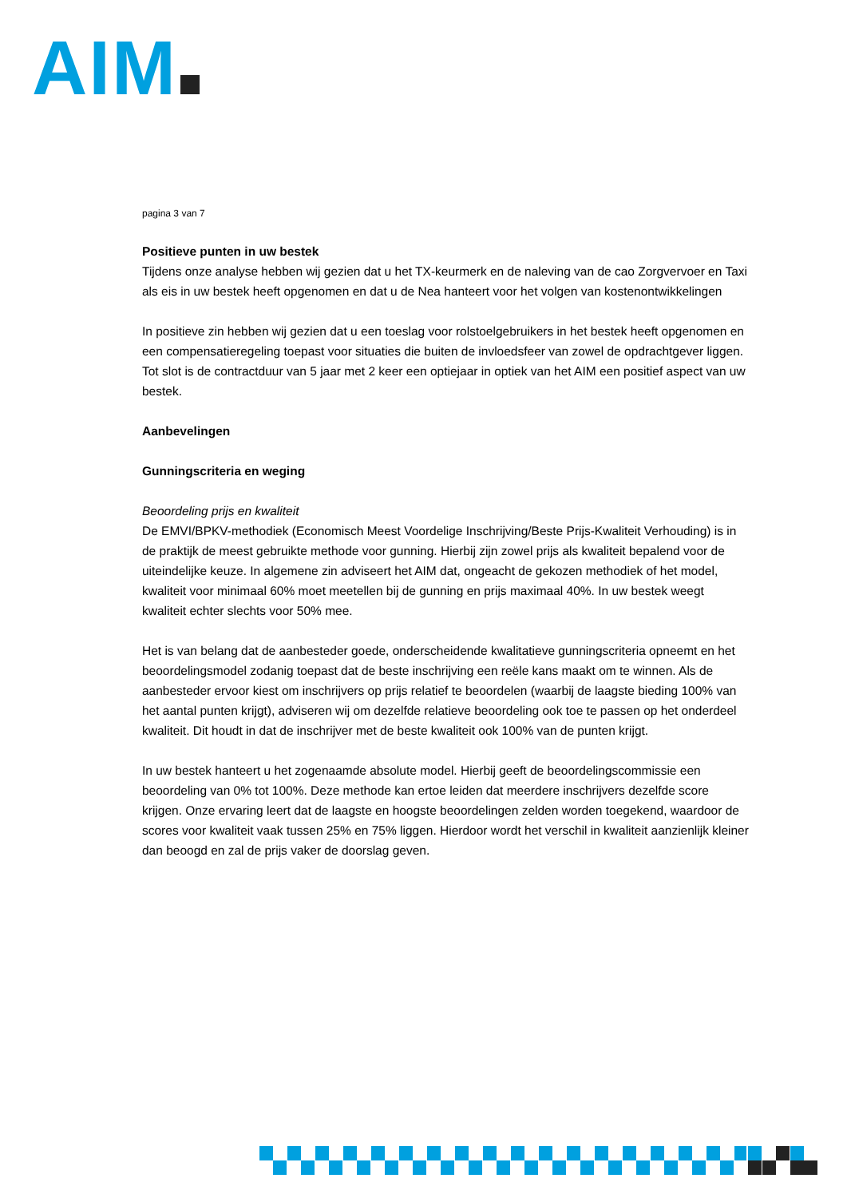AIM
pagina 3 van 7
Positieve punten in uw bestek
Tijdens onze analyse hebben wij gezien dat u het TX-keurmerk en de naleving van de cao Zorgvervoer en Taxi als eis in uw bestek heeft opgenomen en dat u de Nea hanteert voor het volgen van kostenontwikkelingen
In positieve zin hebben wij gezien dat u een toeslag voor rolstoelgebruikers in het bestek heeft opgenomen en een compensatieregeling toepast voor situaties die buiten de invloedsfeer van zowel de opdrachtgever liggen. Tot slot is de contractduur van 5 jaar met 2 keer een optiejaar in optiek van het AIM een positief aspect van uw bestek.
Aanbevelingen
Gunningscriteria en weging
Beoordeling prijs en kwaliteit
De EMVI/BPKV-methodiek (Economisch Meest Voordelige Inschrijving/Beste Prijs-Kwaliteit Verhouding) is in de praktijk de meest gebruikte methode voor gunning. Hierbij zijn zowel prijs als kwaliteit bepalend voor de uiteindelijke keuze. In algemene zin adviseert het AIM dat, ongeacht de gekozen methodiek of het model, kwaliteit voor minimaal 60% moet meetellen bij de gunning en prijs maximaal 40%. In uw bestek weegt kwaliteit echter slechts voor 50% mee.
Het is van belang dat de aanbesteder goede, onderscheidende kwalitatieve gunningscriteria opneemt en het beoordelingsmodel zodanig toepast dat de beste inschrijving een reële kans maakt om te winnen. Als de aanbesteder ervoor kiest om inschrijvers op prijs relatief te beoordelen (waarbij de laagste bieding 100% van het aantal punten krijgt), adviseren wij om dezelfde relatieve beoordeling ook toe te passen op het onderdeel kwaliteit. Dit houdt in dat de inschrijver met de beste kwaliteit ook 100% van de punten krijgt.
In uw bestek hanteert u het zogenaamde absolute model. Hierbij geeft de beoordelingscommissie een beoordeling van 0% tot 100%. Deze methode kan ertoe leiden dat meerdere inschrijvers dezelfde score krijgen. Onze ervaring leert dat de laagste en hoogste beoordelingen zelden worden toegekend, waardoor de scores voor kwaliteit vaak tussen 25% en 75% liggen. Hierdoor wordt het verschil in kwaliteit aanzienlijk kleiner dan beoogd en zal de prijs vaker de doorslag geven.